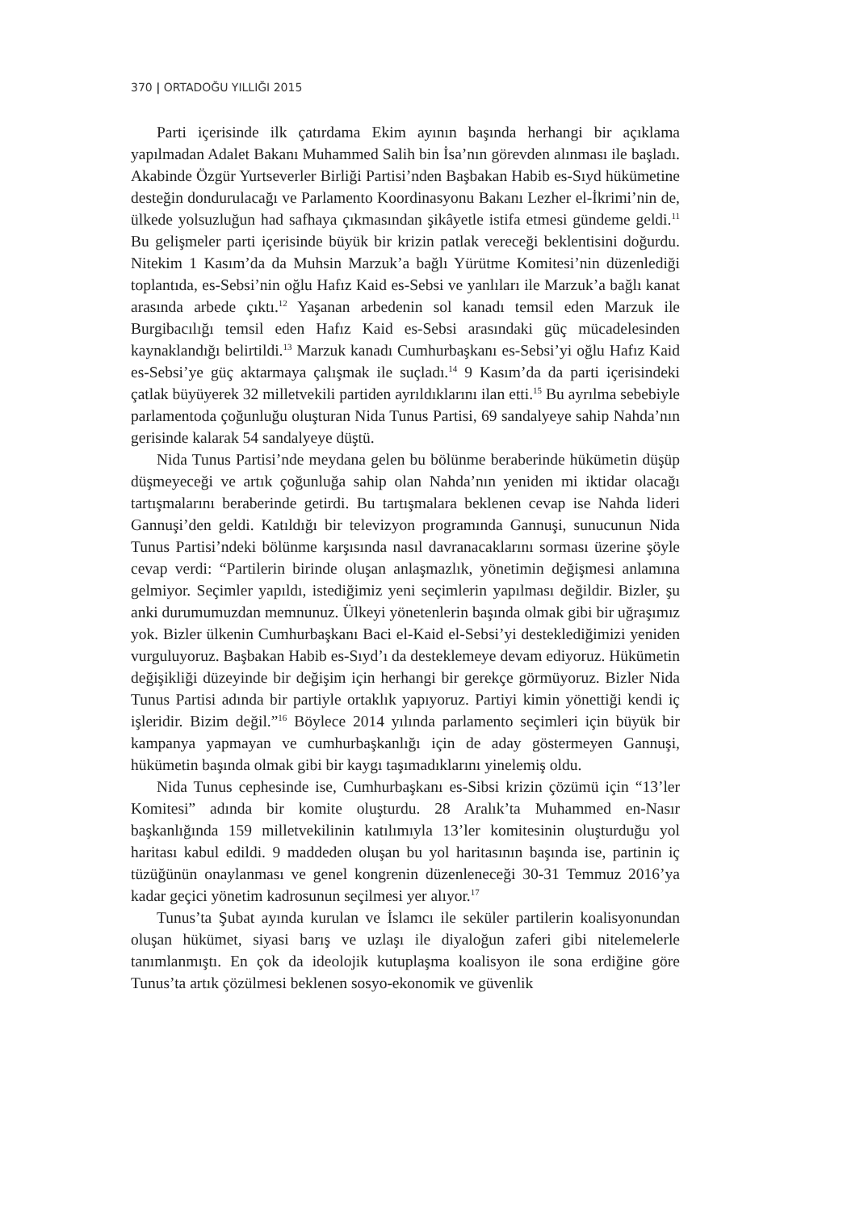370 | ORTADOĞU YILLIĞI 2015
Parti içerisinde ilk çatırdama Ekim ayının başında herhangi bir açıklama yapılmadan Adalet Bakanı Muhammed Salih bin İsa’nın görevden alınması ile başladı. Akabinde Özgür Yurtseverler Birliği Partisi’nden Başbakan Habib es-Sıyd hükümetine desteğin dondurulacağı ve Parlamento Koordinasyonu Bakanı Lezher el-İkrimi’nin de, ülkede yolsuzluğun had safhaya çıkmasından şikâyetle istifa etmesi gündeme geldi.<sup>11</sup> Bu gelişmeler parti içerisinde büyük bir krizin patlak vereceği beklentisini doğurdu. Nitekim 1 Kasım’da da Muhsin Marzuk’a bağlı Yürütme Komitesi’nin düzenlediği toplantıda, es-Sebsi’nin oğlu Hafız Kaid es-Sebsi ve yanlıları ile Marzuk’a bağlı kanat arasında arbede çıktı.<sup>12</sup> Yaşanan arbedenin sol kanadı temsil eden Marzuk ile Burgibacılığı temsil eden Hafız Kaid es-Sebsi arasındaki güç mücadelesinden kaynaklandığı belirtildi.<sup>13</sup> Marzuk kanadı Cumhurbaşkanı es-Sebsi’yi oğlu Hafız Kaid es-Sebsi’ye güç aktarmaya çalışmak ile suçladı.<sup>14</sup> 9 Kasım’da da parti içerisindeki çatlak büyüyerek 32 milletvekili partiden ayrıldıklarını ilan etti.<sup>15</sup> Bu ayrılma sebebiyle parlamentoda çoğunluğu oluşturan Nida Tunus Partisi, 69 sandalyeye sahip Nahda’nın gerisinde kalarak 54 sandalyeye düştü.
Nida Tunus Partisi’nde meydana gelen bu bölünme beraberinde hükümetin düşüp düşmeyeceği ve artık çoğunluğa sahip olan Nahda’nın yeniden mi iktidar olacağı tartışmalarını beraberinde getirdi. Bu tartışmalara beklenen cevap ise Nahda lideri Gannuşi’den geldi. Katıldığı bir televizyon programında Gannuşi, sunucunun Nida Tunus Partisi’ndeki bölünme karşısında nasıl davranacaklarını sorması üzerine şöyle cevap verdi: “Partilerin birinde oluşan anlaşmazlık, yönetimin değişmesi anlamına gelmiyor. Seçimler yapıldı, istediğimiz yeni seçimlerin yapılması değildir. Bizler, şu anki durumumuzdan memnunuz. Ülkeyi yönetenlerin başında olmak gibi bir uğraşımız yok. Bizler ülkenin Cumhurbaşkanı Baci el-Kaid el-Sebsi’yi desteklediğimizi yeniden vurguluyoruz. Başbakan Habib es-Sıyd’ı da desteklemeye devam ediyoruz. Hükümetin değişikliği düzeyinde bir değişim için herhangi bir gerekçe görmüyoruz. Bizler Nida Tunus Partisi adında bir partiyle ortaklık yapıyoruz. Partiyi kimin yönettiği kendi iç işleridir. Bizim değil.”<sup>16</sup> Böylece 2014 yılında parlamento seçimleri için büyük bir kampanya yapmayan ve cumhurbaşkanlığı için de aday göstermeyen Gannuşi, hükümetin başında olmak gibi bir kaygı taşımadıklarını yinelemiş oldu.
Nida Tunus cephesinde ise, Cumhurbaşkanı es-Sibsi krizin çözümü için “13’ler Komitesi” adında bir komite oluşturdu. 28 Aralık’ta Muhammed en-Nasır başkanlığında 159 milletvekilinin katılımıyla 13’ler komitesinin oluşturduğu yol haritası kabul edildi. 9 maddeden oluşan bu yol haritasının başında ise, partinin iç tüzüğünün onaylanması ve genel kongrenin düzenleneceği 30-31 Temmuz 2016’ya kadar geçici yönetim kadrosunun seçilmesi yer alıyor.<sup>17</sup>
Tunus’ta Şubat ayında kurulan ve İslamcı ile seküler partilerin koalisyonundan oluşan hükümet, siyasi barış ve uzlaşı ile diyaloğun zaferi gibi nitelemelerle tanımlanmıştı. En çok da ideolojik kutuplaşma koalisyon ile sona erdiğine göre Tunus’ta artık çözülmesi beklenen sosyo-ekonomik ve güvenlik